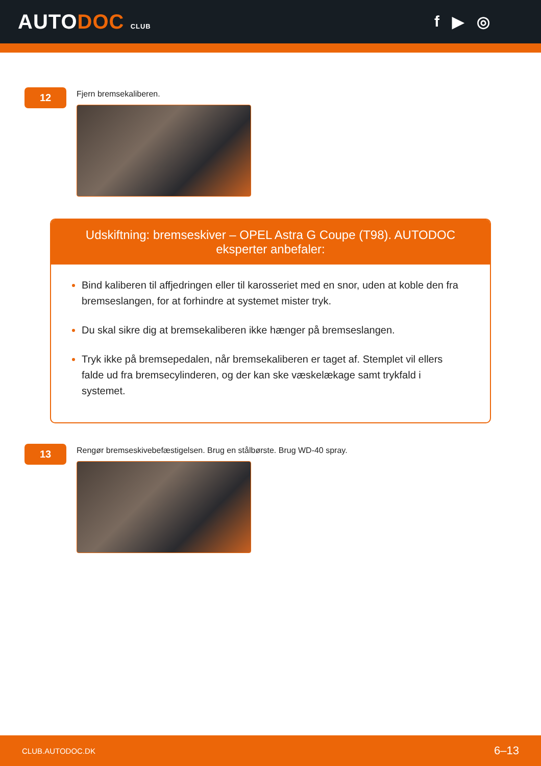AUTODOC CLUB
f ▶ ◎
12
Fjern bremsekaliberen.
Udskiftning: bremseskiver – OPEL Astra G Coupe (T98). AUTODOC eksperter anbefaler:
Bind kaliberen til affjedringen eller til karosseriet med en snor, uden at koble den fra bremseslangen, for at forhindre at systemet mister tryk.
Du skal sikre dig at bremsekaliberen ikke hænger på bremseslangen.
Tryk ikke på bremsepedalen, når bremsekaliberen er taget af. Stemplet vil ellers falde ud fra bremsecylinderen, og der kan ske væskelækage samt trykfald i systemet.
13
Rengør bremseskivebefæstigelsen. Brug en stålbørste. Brug WD-40 spray.
CLUB.AUTODOC.DK 6–13